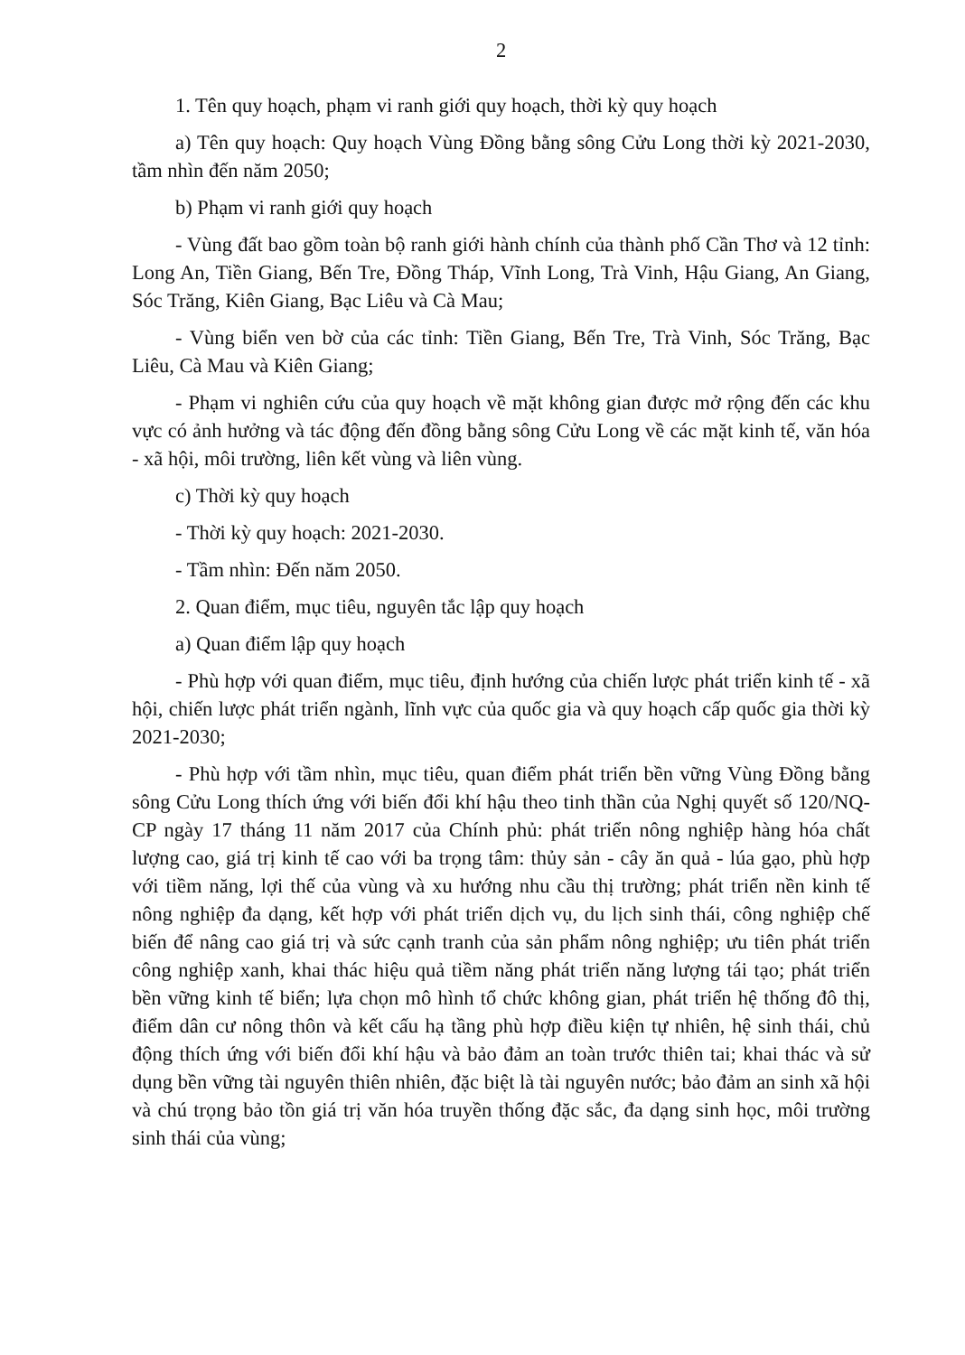2
1. Tên quy hoạch, phạm vi ranh giới quy hoạch, thời kỳ quy hoạch
a) Tên quy hoạch: Quy hoạch Vùng Đồng bằng sông Cửu Long thời kỳ 2021-2030, tầm nhìn đến năm 2050;
b) Phạm vi ranh giới quy hoạch
- Vùng đất bao gồm toàn bộ ranh giới hành chính của thành phố Cần Thơ và 12 tỉnh: Long An, Tiền Giang, Bến Tre, Đồng Tháp, Vĩnh Long, Trà Vinh, Hậu Giang, An Giang, Sóc Trăng, Kiên Giang, Bạc Liêu và Cà Mau;
- Vùng biển ven bờ của các tỉnh: Tiền Giang, Bến Tre, Trà Vinh, Sóc Trăng, Bạc Liêu, Cà Mau và Kiên Giang;
- Phạm vi nghiên cứu của quy hoạch về mặt không gian được mở rộng đến các khu vực có ảnh hưởng và tác động đến đồng bằng sông Cửu Long về các mặt kinh tế, văn hóa - xã hội, môi trường, liên kết vùng và liên vùng.
c) Thời kỳ quy hoạch
- Thời kỳ quy hoạch: 2021-2030.
- Tầm nhìn: Đến năm 2050.
2. Quan điểm, mục tiêu, nguyên tắc lập quy hoạch
a) Quan điểm lập quy hoạch
- Phù hợp với quan điểm, mục tiêu, định hướng của chiến lược phát triển kinh tế - xã hội, chiến lược phát triển ngành, lĩnh vực của quốc gia và quy hoạch cấp quốc gia thời kỳ 2021-2030;
- Phù hợp với tầm nhìn, mục tiêu, quan điểm phát triển bền vững Vùng Đồng bằng sông Cửu Long thích ứng với biến đổi khí hậu theo tinh thần của Nghị quyết số 120/NQ-CP ngày 17 tháng 11 năm 2017 của Chính phủ: phát triển nông nghiệp hàng hóa chất lượng cao, giá trị kinh tế cao với ba trọng tâm: thủy sản - cây ăn quả - lúa gạo, phù hợp với tiềm năng, lợi thế của vùng và xu hướng nhu cầu thị trường; phát triển nền kinh tế nông nghiệp đa dạng, kết hợp với phát triển dịch vụ, du lịch sinh thái, công nghiệp chế biến để nâng cao giá trị và sức cạnh tranh của sản phẩm nông nghiệp; ưu tiên phát triển công nghiệp xanh, khai thác hiệu quả tiềm năng phát triển năng lượng tái tạo; phát triển bền vững kinh tế biển; lựa chọn mô hình tổ chức không gian, phát triển hệ thống đô thị, điểm dân cư nông thôn và kết cấu hạ tầng phù hợp điều kiện tự nhiên, hệ sinh thái, chủ động thích ứng với biến đổi khí hậu và bảo đảm an toàn trước thiên tai; khai thác và sử dụng bền vững tài nguyên thiên nhiên, đặc biệt là tài nguyên nước; bảo đảm an sinh xã hội và chú trọng bảo tồn giá trị văn hóa truyền thống đặc sắc, đa dạng sinh học, môi trường sinh thái của vùng;